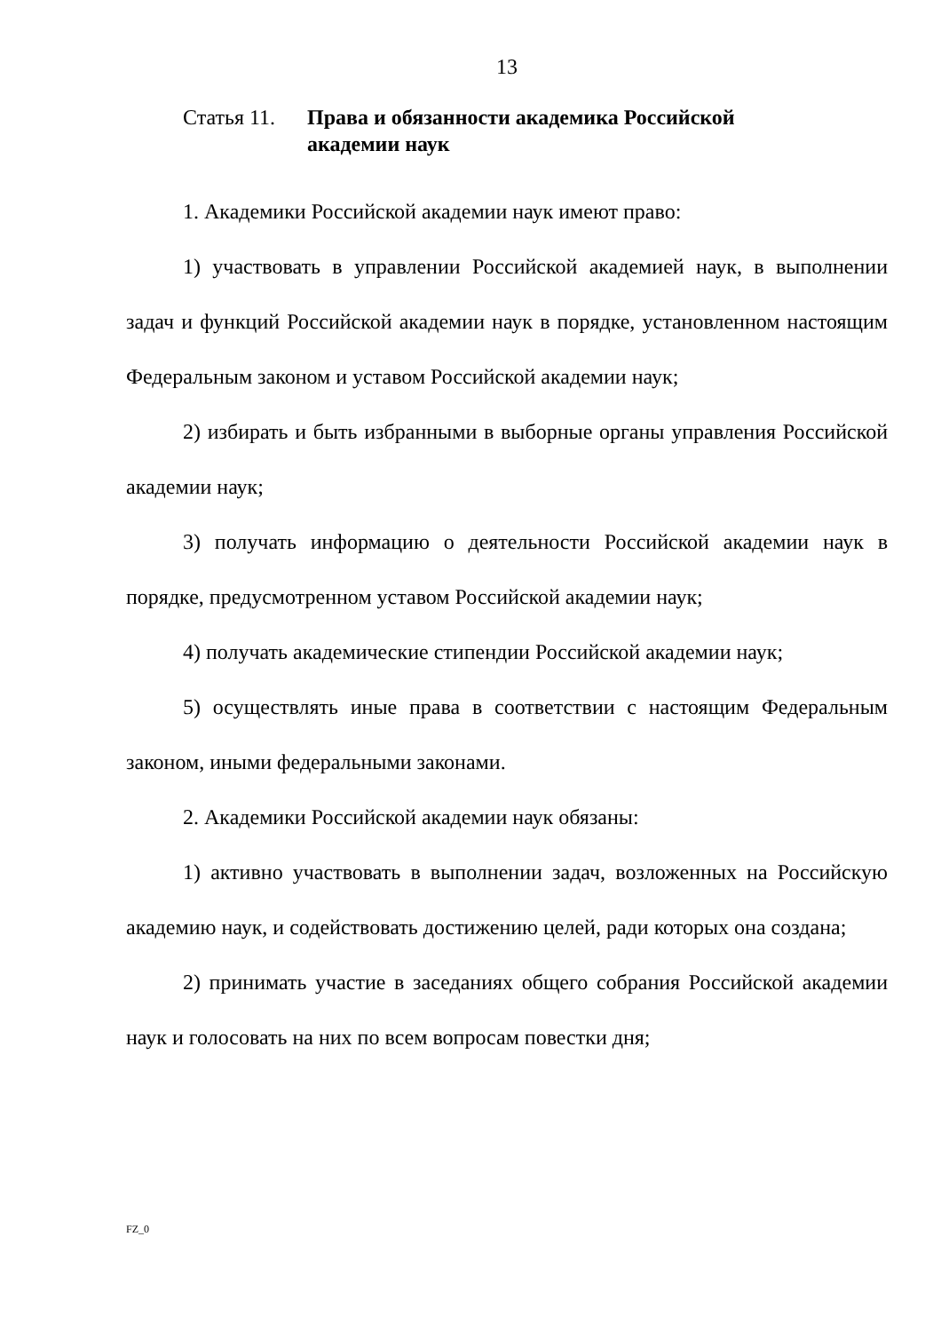13
Статья 11. Права и обязанности академика Российской академии наук
1. Академики Российской академии наук имеют право:
1) участвовать в управлении Российской академией наук, в выполнении задач и функций Российской академии наук в порядке, установленном настоящим Федеральным законом и уставом Российской академии наук;
2) избирать и быть избранными в выборные органы управления Российской академии наук;
3) получать информацию о деятельности Российской академии наук в порядке, предусмотренном уставом Российской академии наук;
4) получать академические стипендии Российской академии наук;
5) осуществлять иные права в соответствии с настоящим Федеральным законом, иными федеральными законами.
2. Академики Российской академии наук обязаны:
1) активно участвовать в выполнении задач, возложенных на Российскую академию наук, и содействовать достижению целей, ради которых она создана;
2) принимать участие в заседаниях общего собрания Российской академии наук и голосовать на них по всем вопросам повестки дня;
FZ_0